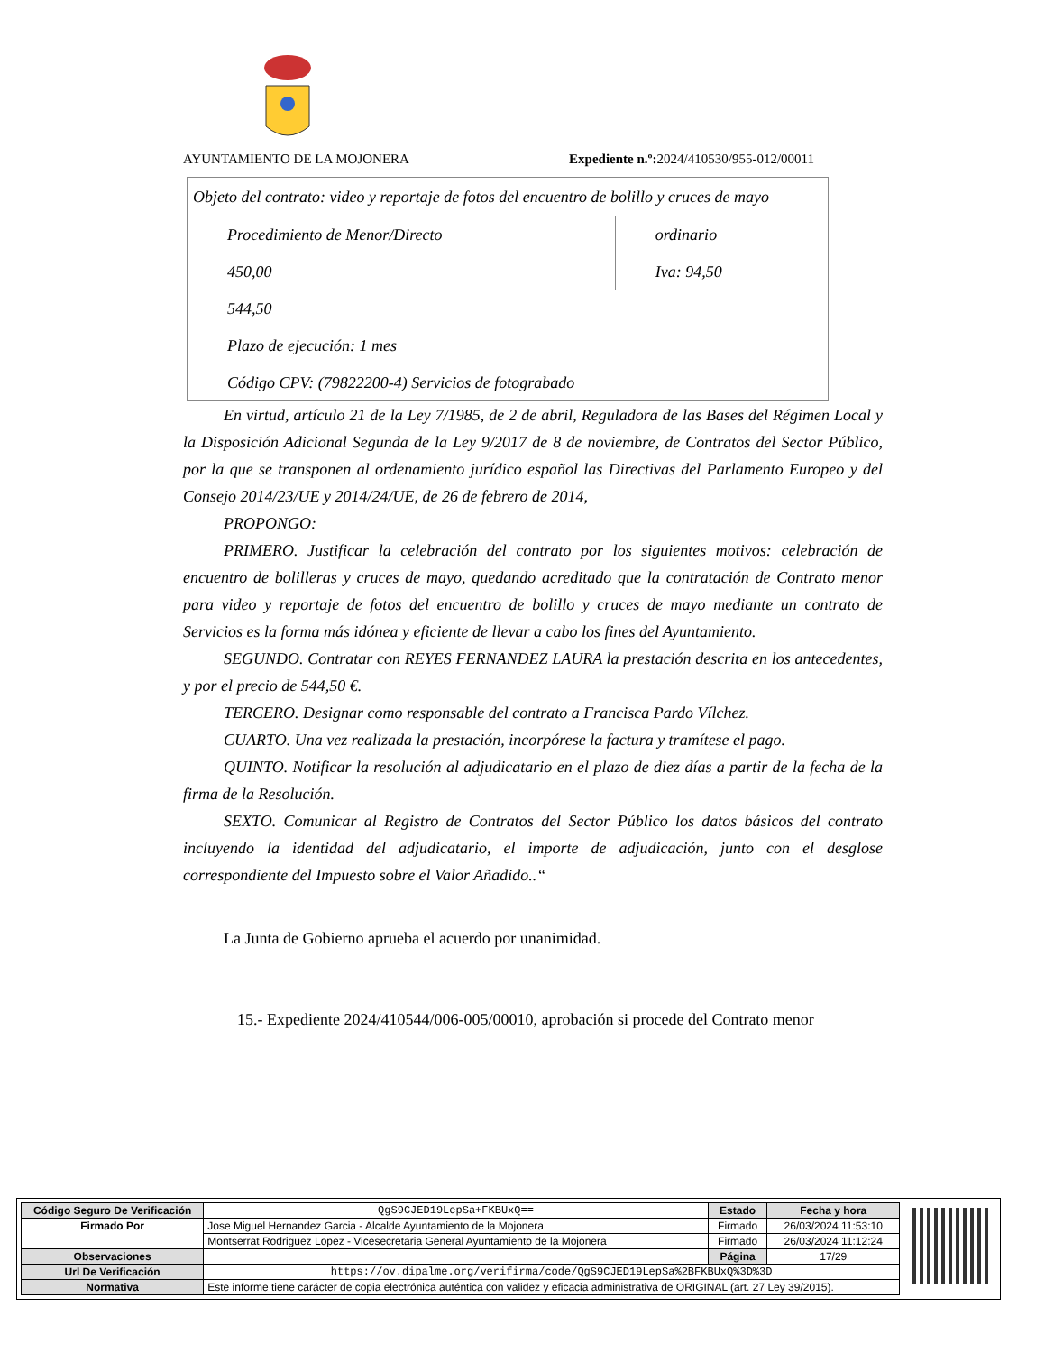AYUNTAMIENTO DE LA MOJONERA Expediente n.º: 2024/410530/955-012/00011
| Objeto del contrato: video y reportaje de fotos del encuentro de bolillo y cruces de mayo | |
| Procedimiento de Menor/Directo | ordinario |
| 450,00 | Iva: 94,50 |
| 544,50 | |
| Plazo de ejecución: 1 mes | |
| Código CPV: (79822200-4) Servicios de fotograbado | |
En virtud, artículo 21 de la Ley 7/1985, de 2 de abril, Reguladora de las Bases del Régimen Local y la Disposición Adicional Segunda de la Ley 9/2017 de 8 de noviembre, de Contratos del Sector Público, por la que se transponen al ordenamiento jurídico español las Directivas del Parlamento Europeo y del Consejo 2014/23/UE y 2014/24/UE, de 26 de febrero de 2014,
PROPONGO:
PRIMERO. Justificar la celebración del contrato por los siguientes motivos: celebración de encuentro de bolilleras y cruces de mayo, quedando acreditado que la contratación de Contrato menor para video y reportaje de fotos del encuentro de bolillo y cruces de mayo mediante un contrato de Servicios es la forma más idónea y eficiente de llevar a cabo los fines del Ayuntamiento.
SEGUNDO. Contratar con REYES FERNANDEZ LAURA la prestación descrita en los antecedentes, y por el precio de 544,50 €.
TERCERO. Designar como responsable del contrato a Francisca Pardo Vílchez.
CUARTO. Una vez realizada la prestación, incorpórese la factura y tramítese el pago.
QUINTO. Notificar la resolución al adjudicatario en el plazo de diez días a partir de la fecha de la firma de la Resolución.
SEXTO. Comunicar al Registro de Contratos del Sector Público los datos básicos del contrato incluyendo la identidad del adjudicatario, el importe de adjudicación, junto con el desglose correspondiente del Impuesto sobre el Valor Añadido..“
La Junta de Gobierno aprueba el acuerdo por unanimidad.
15.- Expediente 2024/410544/006-005/00010, aprobación si procede del Contrato menor
| Código Seguro De Verificación | QgS9CJED19LepSa+FKBUxQ== | Estado | Fecha y hora |
| Firmado Por | Jose Miguel Hernandez Garcia - Alcalde Ayuntamiento de la Mojonera | Firmado | 26/03/2024 11:53:10 |
| | Montserrat Rodriguez Lopez - Vicesecretaria General Ayuntamiento de la Mojonera | Firmado | 26/03/2024 11:12:24 |
| Observaciones | | Página | 17/29 |
| Url De Verificación | https://ov.dipalme.org/verifirma/code/QgS9CJED19LepSa%2BFKBUxQ%3D%3D | | |
| Normativa | Este informe tiene carácter de copia electrónica auténtica con validez y eficacia administrativa de ORIGINAL (art. 27 Ley 39/2015). | | |